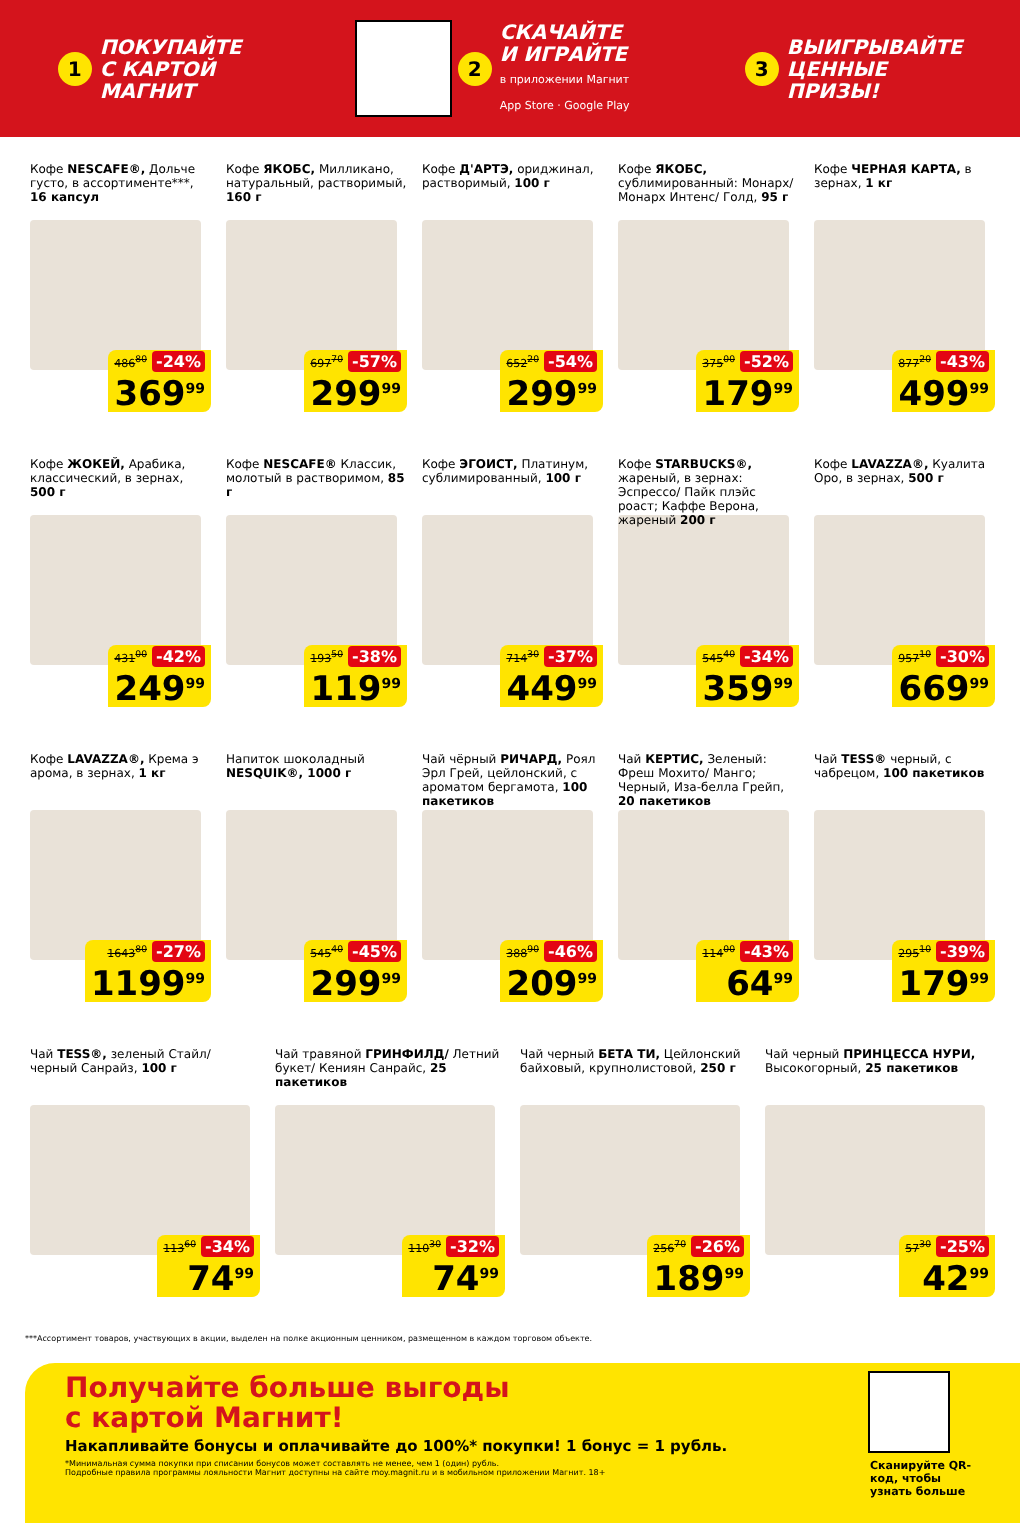1 ПОКУПАЙТЕ
С КАРТОЙ
МАГНИТ
2 СКАЧАЙТЕ
И ИГРАЙТЕ
в приложении Магнит
App Store · Google Play
3 ВЫИГРЫВАЙТЕ
ЦЕННЫЕ
ПРИЗЫ!
Кофе NESCAFE®, Дольче густо, в ассортименте***, 16 капсул
486<sup>80</sup> -24%
369<sup>99</sup>
Кофе ЯКОБС, Милликано, натуральный, растворимый, 160 г
697<sup>70</sup> -57%
299<sup>99</sup>
Кофе Д'АРТЭ, ориджинал, растворимый, 100 г
652<sup>20</sup> -54%
299<sup>99</sup>
Кофе ЯКОБС, сублимированный: Монарх/ Монарх Интенс/ Голд, 95 г
375<sup>00</sup> -52%
179<sup>99</sup>
Кофе ЧЕРНАЯ КАРТА, в зернах, 1 кг
877<sup>20</sup> -43%
499<sup>99</sup>
Кофе ЖОКЕЙ, Арабика, классический, в зернах, 500 г
431<sup>00</sup> -42%
249<sup>99</sup>
Кофе NESCAFE® Классик, молотый в растворимом, 85 г
193<sup>50</sup> -38%
119<sup>99</sup>
Кофе ЭГОИСТ, Платинум, сублимированный, 100 г
714<sup>30</sup> -37%
449<sup>99</sup>
Кофе STARBUCKS®, жареный, в зернах: Эспрессо/ Пайк плэйс роаст; Каффе Верона, жареный 200 г
545<sup>40</sup> -34%
359<sup>99</sup>
Кофе LAVAZZA®, Куалита Оро, в зернах, 500 г
957<sup>10</sup> -30%
669<sup>99</sup>
Кофе LAVAZZA®, Крема э арома, в зернах, 1 кг
1643<sup>80</sup> -27%
1199<sup>99</sup>
Напиток шоколадный NESQUIK®, 1000 г
545<sup>40</sup> -45%
299<sup>99</sup>
Чай чёрный РИЧАРД, Роял Эрл Грей, цейлонский, с ароматом бергамота, 100 пакетиков
388<sup>90</sup> -46%
209<sup>99</sup>
Чай КЕРТИС, Зеленый: Фреш Мохито/ Манго; Черный, Иза-белла Грейп, 20 пакетиков
114<sup>00</sup> -43%
64<sup>99</sup>
Чай TESS® черный, с чабрецом, 100 пакетиков
295<sup>10</sup> -39%
179<sup>99</sup>
Чай TESS®, зеленый Стайл/ черный Санрайз, 100 г
113<sup>60</sup> -34%
74<sup>99</sup>
Чай травяной ГРИНФИЛД/ Летний букет/ Кениян Санрайс, 25 пакетиков
110<sup>30</sup> -32%
74<sup>99</sup>
Чай черный БЕТА ТИ, Цейлонский байховый, крупнолистовой, 250 г
256<sup>70</sup> -26%
189<sup>99</sup>
Чай черный ПРИНЦЕССА НУРИ, Высокогорный, 25 пакетиков
57<sup>30</sup> -25%
42<sup>99</sup>
***Ассортимент товаров, участвующих в акции, выделен на полке акционным ценником, размещенном в каждом торговом объекте.
Получайте больше выгоды
с картой Магнит!
Накапливайте бонусы и оплачивайте до 100%* покупки! 1 бонус = 1 рубль.
*Минимальная сумма покупки при списании бонусов может составлять не менее, чем 1 (один) рубль.
Подробные правила программы лояльности Магнит доступны на сайте moy.magnit.ru и в мобильном приложении Магнит. 18+
Сканируйте QR-код, чтобы узнать больше